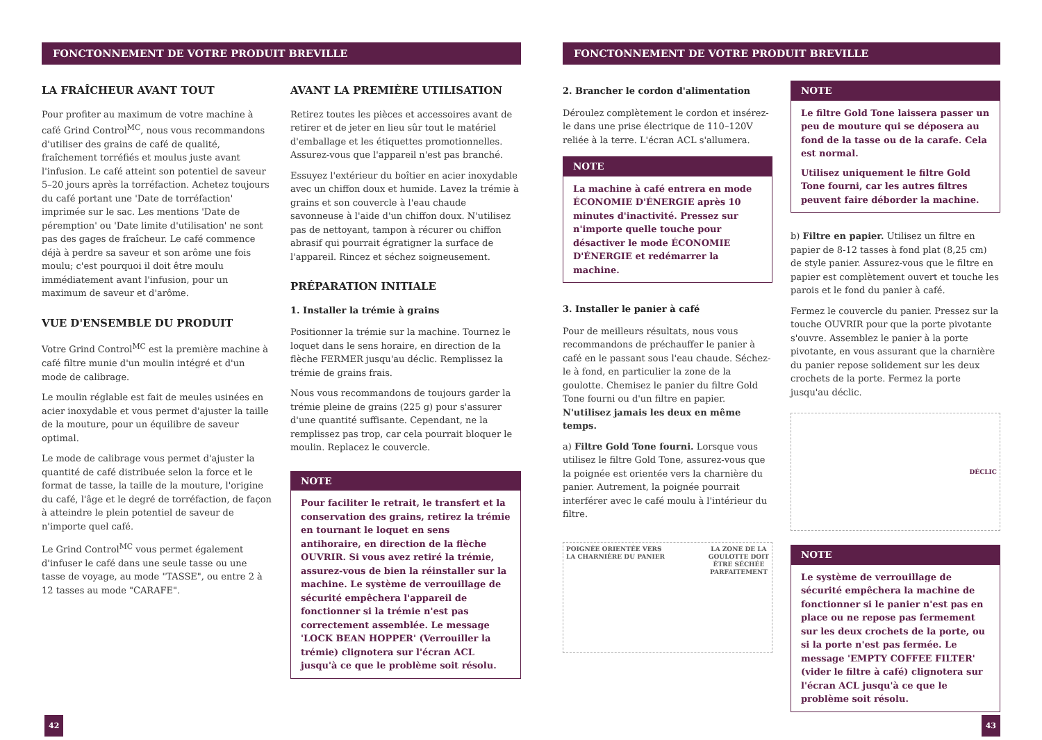FONCTONNEMENT DE VOTRE PRODUIT BREVILLE
LA FRAÎCHEUR AVANT TOUT
Pour profiter au maximum de votre machine à café Grind Control<sup>MC</sup>, nous vous recommandons d'utiliser des grains de café de qualité, fraîchement torréfiés et moulus juste avant l'infusion. Le café atteint son potentiel de saveur 5–20 jours après la torréfaction. Achetez toujours du café portant une 'Date de torréfaction' imprimée sur le sac. Les mentions 'Date de péremption' ou 'Date limite d'utilisation' ne sont pas des gages de fraîcheur. Le café commence déjà à perdre sa saveur et son arôme une fois moulu; c'est pourquoi il doit être moulu immédiatement avant l'infusion, pour un maximum de saveur et d'arôme.
VUE D'ENSEMBLE DU PRODUIT
Votre Grind Control<sup>MC</sup> est la première machine à café filtre munie d'un moulin intégré et d'un mode de calibrage.
Le moulin réglable est fait de meules usinées en acier inoxydable et vous permet d'ajuster la taille de la mouture, pour un équilibre de saveur optimal.
Le mode de calibrage vous permet d'ajuster la quantité de café distribuée selon la force et le format de tasse, la taille de la mouture, l'origine du café, l'âge et le degré de torréfaction, de façon à atteindre le plein potentiel de saveur de n'importe quel café.
Le Grind Control<sup>MC</sup> vous permet également d'infuser le café dans une seule tasse ou une tasse de voyage, au mode "TASSE", ou entre 2 à 12 tasses au mode "CARAFE".
AVANT LA PREMIÈRE UTILISATION
Retirez toutes les pièces et accessoires avant de retirer et de jeter en lieu sûr tout le matériel d'emballage et les étiquettes promotionnelles. Assurez-vous que l'appareil n'est pas branché.
Essuyez l'extérieur du boîtier en acier inoxydable avec un chiffon doux et humide. Lavez la trémie à grains et son couvercle à l'eau chaude savonneuse à l'aide d'un chiffon doux. N'utilisez pas de nettoyant, tampon à récurer ou chiffon abrasif qui pourrait égratigner la surface de l'appareil. Rincez et séchez soigneusement.
PRÉPARATION INITIALE
1. Installer la trémie à grains
Positionner la trémie sur la machine. Tournez le loquet dans le sens horaire, en direction de la flèche FERMER jusqu'au déclic. Remplissez la trémie de grains frais.
Nous vous recommandons de toujours garder la trémie pleine de grains (225 g) pour s'assurer d'une quantité suffisante. Cependant, ne la remplissez pas trop, car cela pourrait bloquer le moulin. Replacez le couvercle.
NOTE
Pour faciliter le retrait, le transfert et la conservation des grains, retirez la trémie en tournant le loquet en sens antihoraire, en direction de la flèche OUVRIR. Si vous avez retiré la trémie, assurez-vous de bien la réinstaller sur la machine. Le système de verrouillage de sécurité empêchera l'appareil de fonctionner si la trémie n'est pas correctement assemblée. Le message 'LOCK BEAN HOPPER' (Verrouiller la trémie) clignotera sur l'écran ACL jusqu'à ce que le problème soit résolu.
42
FONCTONNEMENT DE VOTRE PRODUIT BREVILLE
2. Brancher le cordon d'alimentation
Déroulez complètement le cordon et insérez-le dans une prise électrique de 110–120V reliée à la terre. L'écran ACL s'allumera.
NOTE
La machine à café entrera en mode ÉCONOMIE D'ÉNERGIE après 10 minutes d'inactivité. Pressez sur n'importe quelle touche pour désactiver le mode ÉCONOMIE D'ÉNERGIE et redémarrer la machine.
3. Installer le panier à café
Pour de meilleurs résultats, nous vous recommandons de préchauffer le panier à café en le passant sous l'eau chaude. Séchez-le à fond, en particulier la zone de la goulotte. Chemisez le panier du filtre Gold Tone fourni ou d'un filtre en papier.
N'utilisez jamais les deux en même temps.
a) Filtre Gold Tone fourni. Lorsque vous utilisez le filtre Gold Tone, assurez-vous que la poignée est orientée vers la charnière du panier. Autrement, la poignée pourrait interférer avec le café moulu à l'intérieur du filtre.
POIGNÉE ORIENTÉE VERS
LA CHARNIÈRE DU PANIER LA ZONE DE LA
GOULOTTE DOIT
ÊTRE SÉCHÉE
PARFAITEMENT
NOTE
Le filtre Gold Tone laissera passer un peu de mouture qui se déposera au fond de la tasse ou de la carafe. Cela est normal.
Utilisez uniquement le filtre Gold Tone fourni, car les autres filtres peuvent faire déborder la machine.
b) Filtre en papier. Utilisez un filtre en papier de 8-12 tasses à fond plat (8,25 cm) de style panier. Assurez-vous que le filtre en papier est complètement ouvert et touche les parois et le fond du panier à café.
Fermez le couvercle du panier. Pressez sur la touche OUVRIR pour que la porte pivotante s'ouvre. Assemblez le panier à la porte pivotante, en vous assurant que la charnière du panier repose solidement sur les deux crochets de la porte. Fermez la porte jusqu'au déclic.
DÉCLIC
NOTE
Le système de verrouillage de sécurité empêchera la machine de fonctionner si le panier n'est pas en place ou ne repose pas fermement sur les deux crochets de la porte, ou si la porte n'est pas fermée. Le message 'EMPTY COFFEE FILTER' (vider le filtre à café) clignotera sur l'écran ACL jusqu'à ce que le problème soit résolu.
43